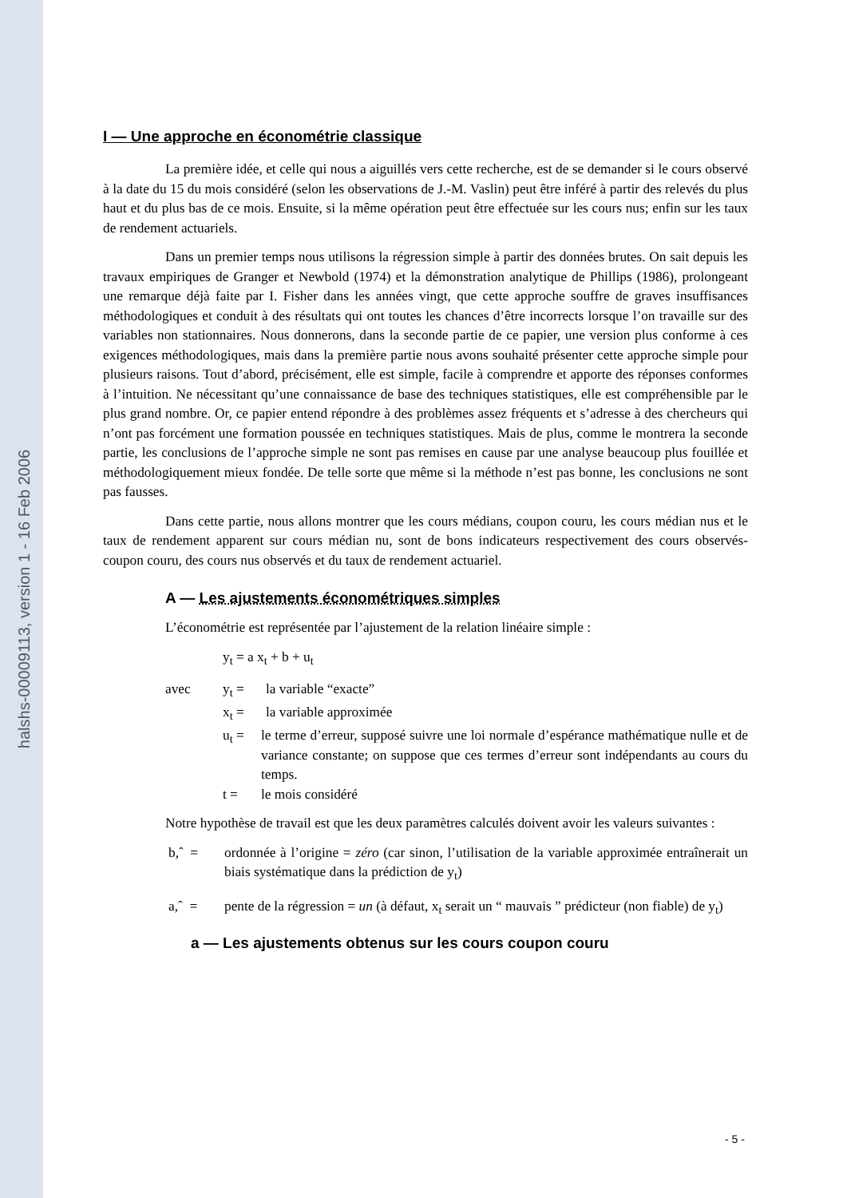halshs-00009113, version 1 - 16 Feb 2006
I — Une approche en économétrie classique
La première idée, et celle qui nous a aiguillés vers cette recherche, est de se demander si le cours observé à la date du 15 du mois considéré (selon les observations de J.-M. Vaslin) peut être inféré à partir des relevés du plus haut et du plus bas de ce mois. Ensuite, si la même opération peut être effectuée sur les cours nus; enfin sur les taux de rendement actuariels.
Dans un premier temps nous utilisons la régression simple à partir des données brutes. On sait depuis les travaux empiriques de Granger et Newbold (1974) et la démonstration analytique de Phillips (1986), prolongeant une remarque déjà faite par I. Fisher dans les années vingt, que cette approche souffre de graves insuffisances méthodologiques et conduit à des résultats qui ont toutes les chances d’être incorrects lorsque l’on travaille sur des variables non stationnaires. Nous donnerons, dans la seconde partie de ce papier, une version plus conforme à ces exigences méthodologiques, mais dans la première partie nous avons souhaité présenter cette approche simple pour plusieurs raisons. Tout d’abord, précisément, elle est simple, facile à comprendre et apporte des réponses conformes à l’intuition. Ne nécessitant qu’une connaissance de base des techniques statistiques, elle est compréhensible par le plus grand nombre. Or, ce papier entend répondre à des problèmes assez fréquents et s’adresse à des chercheurs qui n’ont pas forcément une formation poussée en techniques statistiques. Mais de plus, comme le montrera la seconde partie, les conclusions de l’approche simple ne sont pas remises en cause par une analyse beaucoup plus fouillée et méthodologiquement mieux fondée. De telle sorte que même si la méthode n’est pas bonne, les conclusions ne sont pas fausses.
Dans cette partie, nous allons montrer que les cours médians, coupon couru, les cours médian nus et le taux de rendement apparent sur cours médian nu, sont de bons indicateurs respectivement des cours observés-coupon couru, des cours nus observés et du taux de rendement actuariel.
A — Les ajustements économétriques simples
L’économétrie est représentée par l’ajustement de la relation linéaire simple :
y<sub>t</sub> = a x<sub>t</sub> + b + u<sub>t</sub>
avec y<sub>t</sub> = la variable “exacte”
x<sub>t</sub> = la variable approximée
u<sub>t</sub> = le terme d’erreur, supposé suivre une loi normale d’espérance mathématique nulle et de variance constante; on suppose que ces termes d’erreur sont indépendants au cours du temps.
t = le mois considéré
Notre hypothèse de travail est que les deux paramètres calculés doivent avoir les valeurs suivantes :
b,ˆ = ordonnée à l’origine = zéro (car sinon, l’utilisation de la variable approximée entraînerait un biais systématique dans la prédiction de y<sub>t</sub>)
a,ˆ = pente de la régression = un (à défaut, x<sub>t</sub> serait un “ mauvais ” prédicteur (non fiable) de y<sub>t</sub>)
a — Les ajustements obtenus sur les cours coupon couru
- 5 -